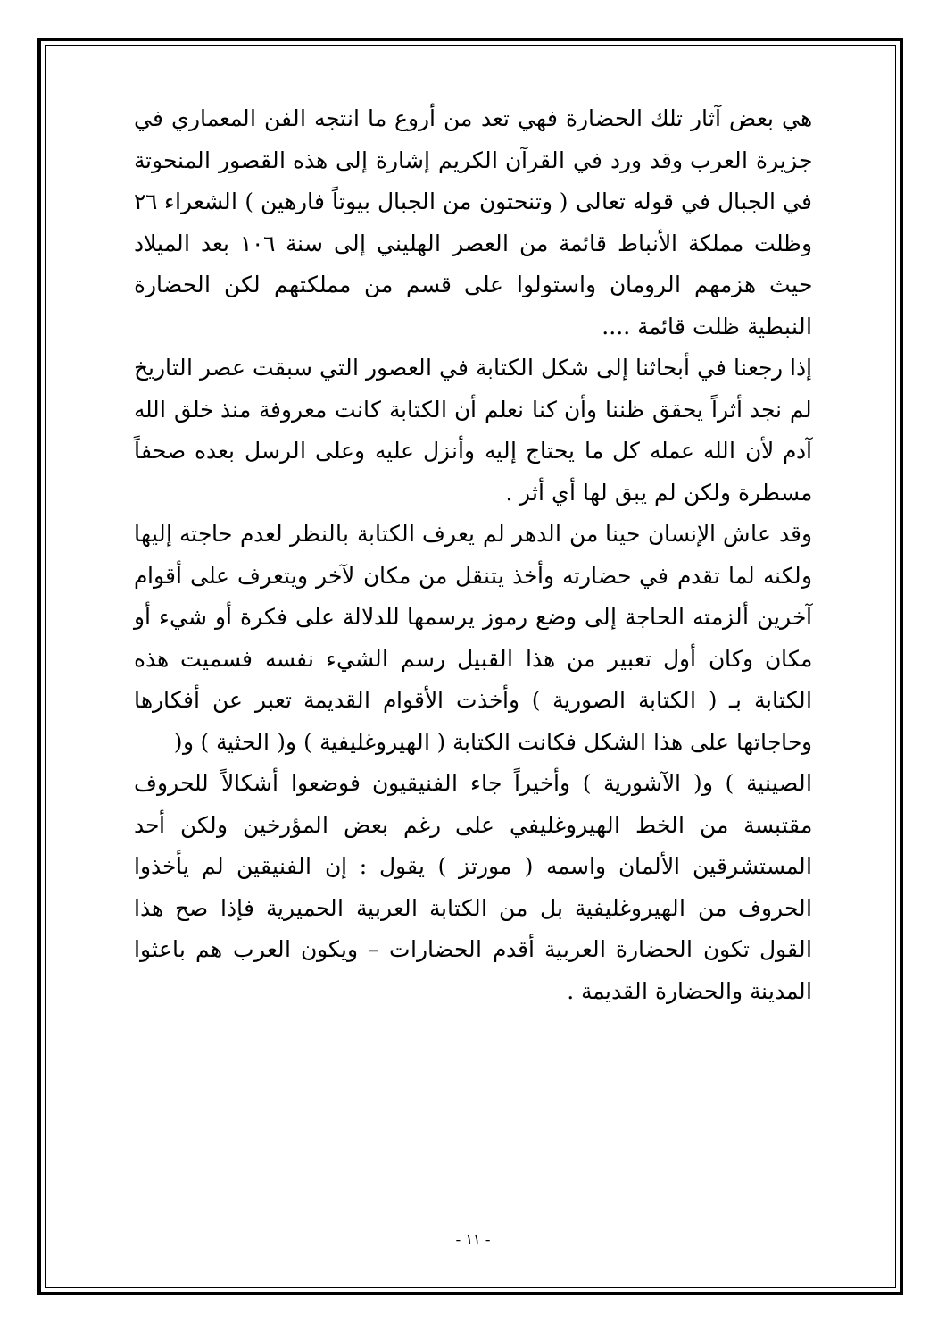هي بعض آثار تلك الحضارة فهي تعد من أروع ما انتجه الفن المعماري في جزيرة العرب وقد ورد في القرآن الكريم إشارة إلى هذه القصور المنحوتة في الجبال في قوله تعالى ( وتنحتون من الجبال بيوتاً فارهين ) الشعراء ٢٦ وظلت مملكة الأنباط قائمة من العصر الهليني إلى سنة ١٠٦ بعد الميلاد حيث هزمهم الرومان واستولوا على قسم من مملكتهم لكن الحضارة النبطية ظلت قائمة ....
إذا رجعنا في أبحاثنا إلى شكل الكتابة في العصور التي سبقت عصر التاريخ لم نجد أثراً يحقق ظننا وأن كنا نعلم أن الكتابة كانت معروفة منذ خلق الله آدم لأن الله عمله كل ما يحتاج إليه وأنزل عليه وعلى الرسل بعده صحفاً مسطرة ولكن لم يبق لها أي أثر .
وقد عاش الإنسان حينا من الدهر لم يعرف الكتابة بالنظر لعدم حاجته إليها ولكنه لما تقدم في حضارته وأخذ يتنقل من مكان لآخر ويتعرف على أقوام آخرين ألزمته الحاجة إلى وضع رموز يرسمها للدلالة على فكرة أو شيء أو مكان وكان أول تعبير من هذا القبيل رسم الشيء نفسه فسميت هذه الكتابة بـ ( الكتابة الصورية ) وأخذت الأقوام القديمة تعبر عن أفكارها وحاجاتها على هذا الشكل فكانت الكتابة ( الهيروغليفية ) و( الحثية ) و(
الصينية ) و( الآشورية ) وأخيراً جاء الفنيقيون فوضعوا أشكالاً للحروف مقتبسة من الخط الهيروغليفي على رغم بعض المؤرخين ولكن أحد المستشرقين الألمان واسمه ( مورتز ) يقول : إن الفنيقين لم يأخذوا الحروف من الهيروغليفية بل من الكتابة العربية الحميرية فإذا صح هذا القول تكون الحضارة العربية أقدم الحضارات – ويكون العرب هم باعثوا المدينة والحضارة القديمة .
- ١١ -